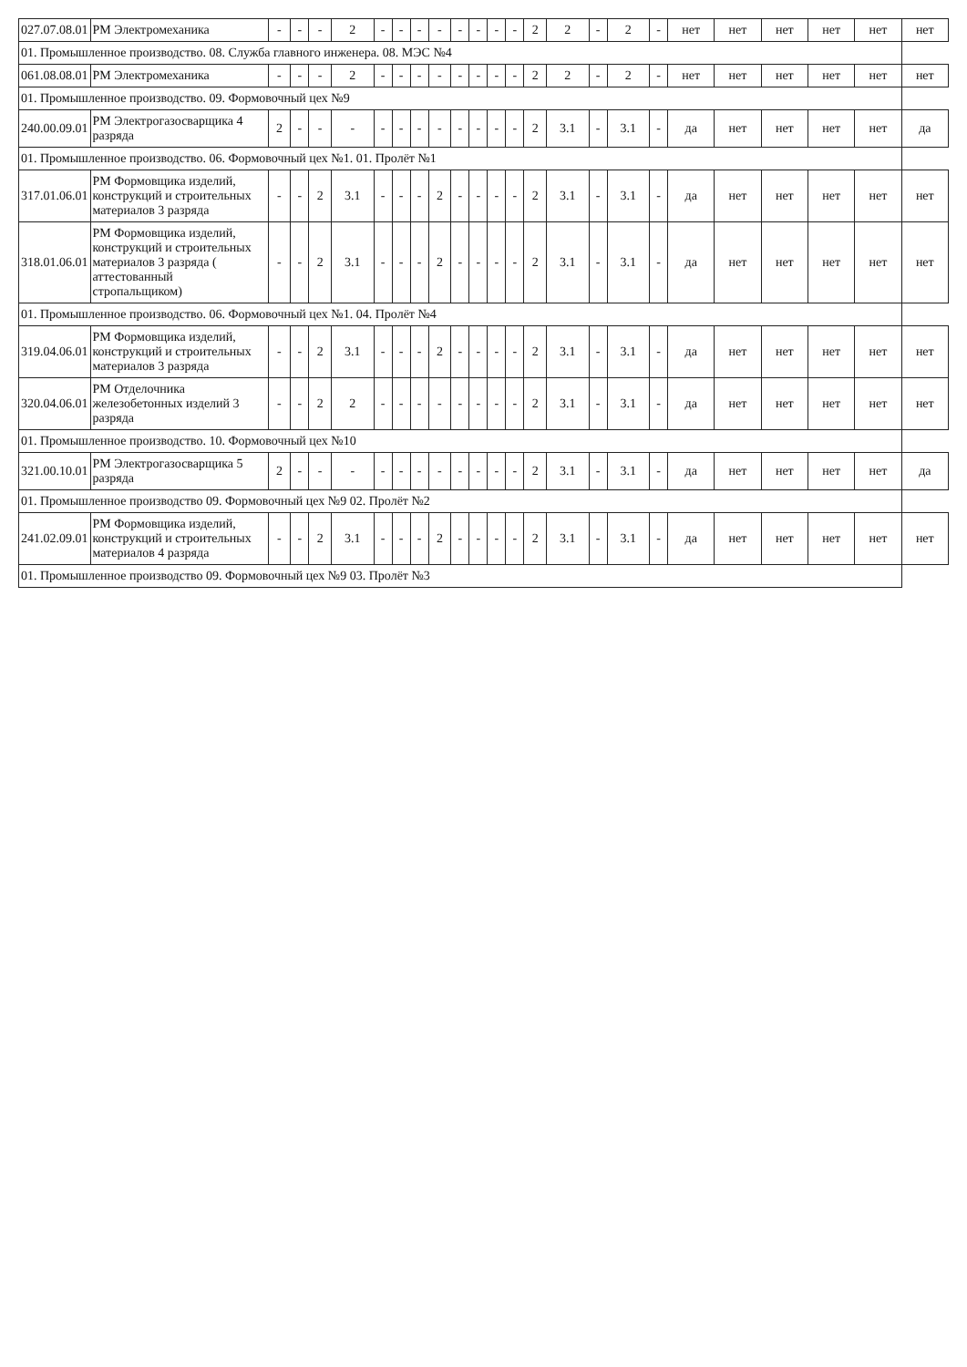| 027.07.08.01 | РМ Электромеханика | - | - | - | 2 | - | - | - | - | - | - | - | - | 2 | 2 | - | 2 | - | нет | нет | нет | нет | нет | нет |
| 01. Промышленное производство. 08. Служба главного инженера. 08. МЭС №4 | | | | | | | | | | | | | | | | | | | | | | | | |
| 061.08.08.01 | РМ Электромеханика | - | - | - | 2 | - | - | - | - | - | - | - | - | 2 | 2 | - | 2 | - | нет | нет | нет | нет | нет | нет |
| 01. Промышленное производство. 09. Формовочный цех №9 | | | | | | | | | | | | | | | | | | | | | | | | |
| 240.00.09.01 | РМ Электрогазосварщика 4 разряда | 2 | - | - | - | - | - | - | - | - | - | - | - | 2 | 3.1 | - | 3.1 | - | да | нет | нет | нет | нет | да |
| 01. Промышленное производство. 06. Формовочный цех №1. 01. Пролёт №1 | | | | | | | | | | | | | | | | | | | | | | | | |
| 317.01.06.01 | РМ Формовщика изделий, конструкций и строительных материалов 3 разряда | - | - | 2 | 3.1 | - | - | - | 2 | - | - | - | - | 2 | 3.1 | - | 3.1 | - | да | нет | нет | нет | нет | нет |
| 318.01.06.01 | РМ Формовщика изделий, конструкций и строительных материалов 3 разряда ( аттестованный стропальщиком) | - | - | 2 | 3.1 | - | - | - | 2 | - | - | - | - | 2 | 3.1 | - | 3.1 | - | да | нет | нет | нет | нет | нет |
| 01. Промышленное производство. 06. Формовочный цех №1. 04. Пролёт №4 | | | | | | | | | | | | | | | | | | | | | | | | |
| 319.04.06.01 | РМ Формовщика изделий, конструкций и строительных материалов 3 разряда | - | - | 2 | 3.1 | - | - | - | 2 | - | - | - | - | 2 | 3.1 | - | 3.1 | - | да | нет | нет | нет | нет | нет |
| 320.04.06.01 | РМ Отделочника железобетонных изделий 3 разряда | - | - | 2 | 2 | - | - | - | - | - | - | - | - | 2 | 3.1 | - | 3.1 | - | да | нет | нет | нет | нет | нет |
| 01. Промышленное производство. 10. Формовочный цех №10 | | | | | | | | | | | | | | | | | | | | | | | | |
| 321.00.10.01 | РМ Электрогазосварщика 5 разряда | 2 | - | - | - | - | - | - | - | - | - | - | - | 2 | 3.1 | - | 3.1 | - | да | нет | нет | нет | нет | да |
| 01. Промышленное производство 09. Формовочный цех №9 02. Пролёт №2 | | | | | | | | | | | | | | | | | | | | | | | | |
| 241.02.09.01 | РМ Формовщика изделий, конструкций и строительных материалов 4 разряда | - | - | 2 | 3.1 | - | - | - | 2 | - | - | - | - | 2 | 3.1 | - | 3.1 | - | да | нет | нет | нет | нет | нет |
| 01. Промышленное производство 09. Формовочный цех №9 03. Пролёт №3 | | | | | | | | | | | | | | | | | | | | | | | | |